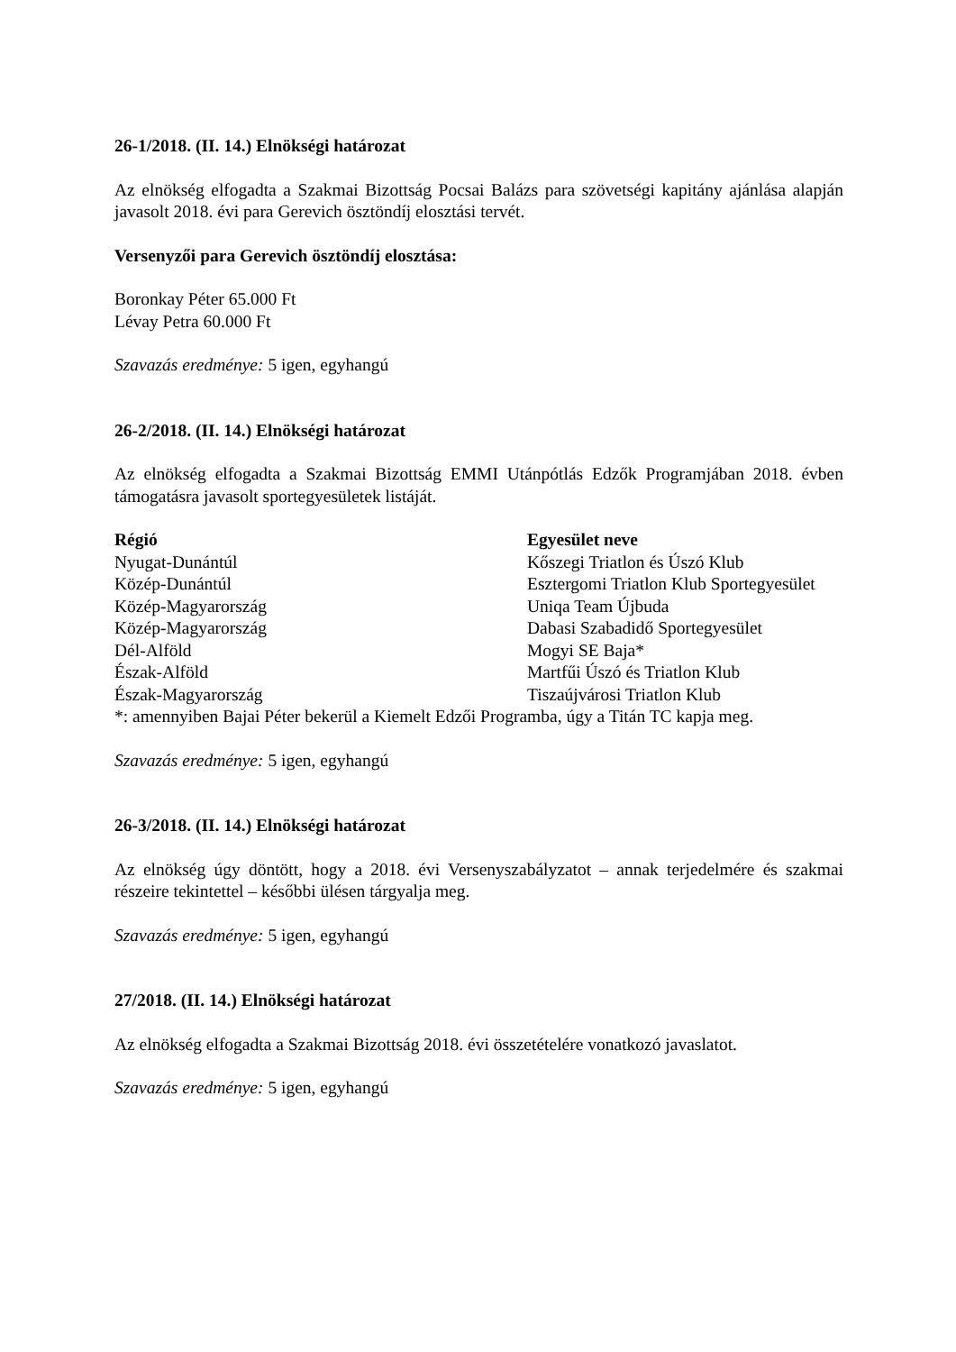26-1/2018. (II. 14.) Elnökségi határozat
Az elnökség elfogadta a Szakmai Bizottság Pocsai Balázs para szövetségi kapitány ajánlása alapján javasolt 2018. évi para Gerevich ösztöndíj elosztási tervét.
Versenyzői para Gerevich ösztöndíj elosztása:
Boronkay Péter 65.000 Ft
Lévay Petra 60.000 Ft
Szavazás eredménye: 5 igen, egyhangú
26-2/2018. (II. 14.) Elnökségi határozat
Az elnökség elfogadta a Szakmai Bizottság EMMI Utánpótlás Edzők Programjában 2018. évben támogatásra javasolt sportegyesületek listáját.
| Régió | Egyesület neve |
| --- | --- |
| Nyugat-Dunántúl | Kőszegi Triatlon és Úszó Klub |
| Közép-Dunántúl | Esztergomi Triatlon Klub Sportegyesület |
| Közép-Magyarország | Uniqa Team Újbuda |
| Közép-Magyarország | Dabasi Szabadidő Sportegyesület |
| Dél-Alföld | Mogyi SE Baja* |
| Észak-Alföld | Martfűi Úszó és Triatlon Klub |
| Észak-Magyarország | Tiszaújvárosi Triatlon Klub |
*: amennyiben Bajai Péter bekerül a Kiemelt Edzői Programba, úgy a Titán TC kapja meg.
Szavazás eredménye: 5 igen, egyhangú
26-3/2018. (II. 14.) Elnökségi határozat
Az elnökség úgy döntött, hogy a 2018. évi Versenyszabályzatot – annak terjedelmére és szakmai részeire tekintettel – későbbi ülésen tárgyalja meg.
Szavazás eredménye: 5 igen, egyhangú
27/2018. (II. 14.) Elnökségi határozat
Az elnökség elfogadta a Szakmai Bizottság 2018. évi összetételére vonatkozó javaslatot.
Szavazás eredménye: 5 igen, egyhangú